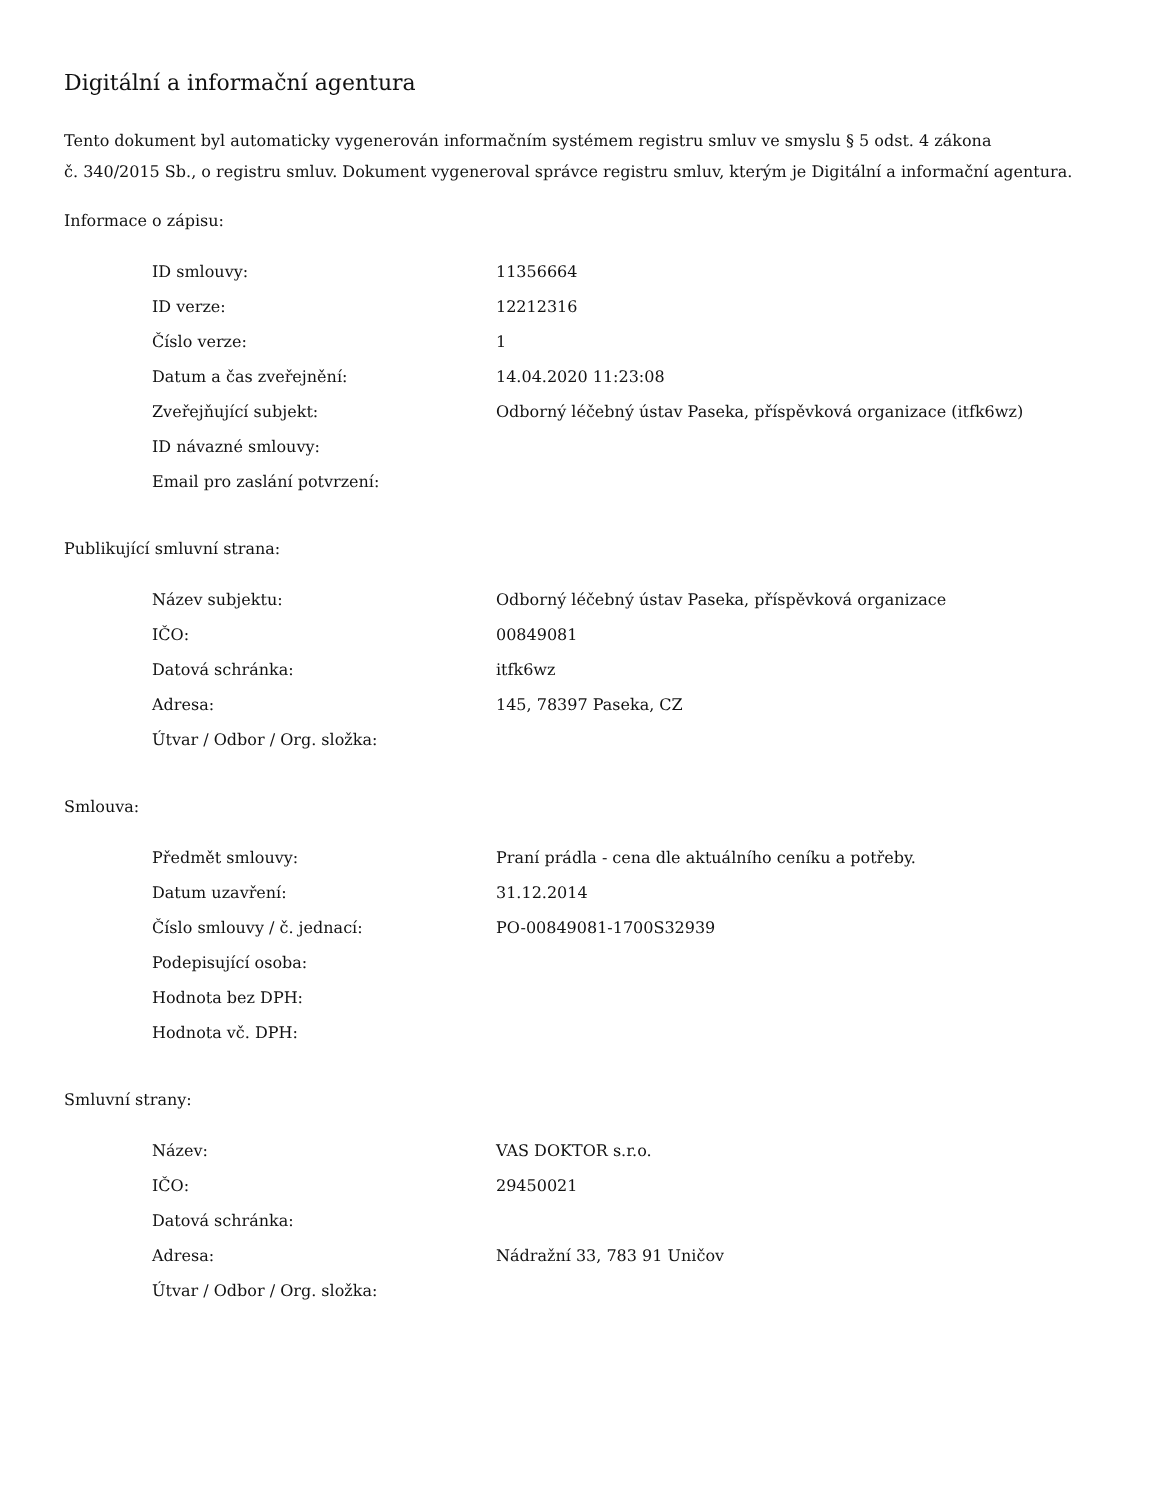Digitální a informační agentura
Tento dokument byl automaticky vygenerován informačním systémem registru smluv ve smyslu § 5 odst. 4 zákona
č. 340/2015 Sb., o registru smluv. Dokument vygeneroval správce registru smluv, kterým je Digitální a informační agentura.
Informace o zápisu:
| ID smlouvy: | 11356664 |
| ID verze: | 12212316 |
| Číslo verze: | 1 |
| Datum a čas zveřejnění: | 14.04.2020 11:23:08 |
| Zveřejňující subjekt: | Odborný léčebný ústav Paseka, příspěvková organizace (itfk6wz) |
| ID návazné smlouvy: | |
| Email pro zaslání potvrzení: | |
Publikující smluvní strana:
| Název subjektu: | Odborný léčebný ústav Paseka, příspěvková organizace |
| IČO: | 00849081 |
| Datová schránka: | itfk6wz |
| Adresa: | 145, 78397 Paseka, CZ |
| Útvar / Odbor / Org. složka: | |
Smlouva:
| Předmět smlouvy: | Praní prádla - cena dle aktuálního ceníku a potřeby. |
| Datum uzavření: | 31.12.2014 |
| Číslo smlouvy / č. jednací: | PO-00849081-1700S32939 |
| Podepisující osoba: | |
| Hodnota bez DPH: | |
| Hodnota vč. DPH: | |
Smluvní strany:
| Název: | VAS DOKTOR s.r.o. |
| IČO: | 29450021 |
| Datová schránka: | |
| Adresa: | Nádražní 33, 783 91 Uničov |
| Útvar / Odbor / Org. složka: | |